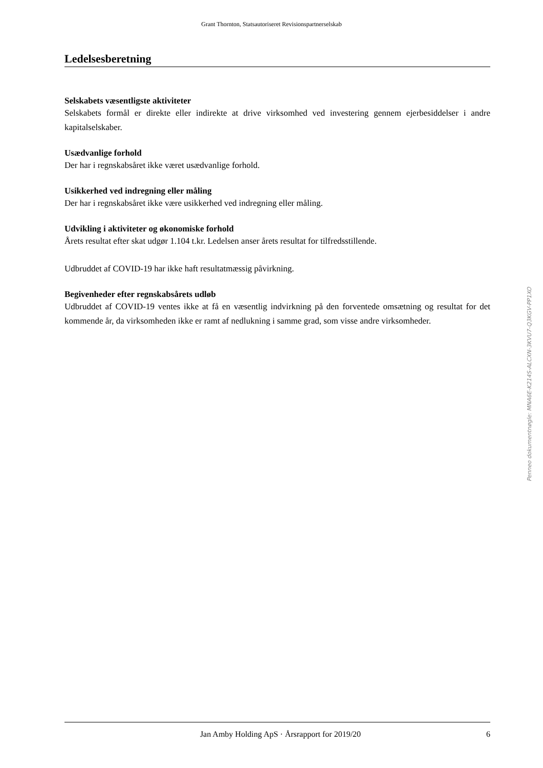Grant Thornton, Statsautoriseret Revisionspartnerselskab
Ledelsesberetning
Selskabets væsentligste aktiviteter
Selskabets formål er direkte eller indirekte at drive virksomhed ved investering gennem ejerbesiddelser i andre kapitalselskaber.
Usædvanlige forhold
Der har i regnskabsåret ikke været usædvanlige forhold.
Usikkerhed ved indregning eller måling
Der har i regnskabsåret ikke være usikkerhed ved indregning eller måling.
Udvikling i aktiviteter og økonomiske forhold
Årets resultat efter skat udgør 1.104 t.kr. Ledelsen anser årets resultat for tilfredsstillende.
Udbruddet af COVID-19 har ikke haft resultatmæssig påvirkning.
Begivenheder efter regnskabsårets udløb
Udbruddet af COVID-19 ventes ikke at få en væsentlig indvirkning på den forventede omsætning og resultat for det kommende år, da virksomheden ikke er ramt af nedlukning i samme grad, som visse andre virksomheder.
Penneo dokumentnøgle: MNA6E-K214S-ALCXN-3KVU7-Q3KGV-PP1XO
Jan Amby Holding ApS · Årsrapport for 2019/20 6